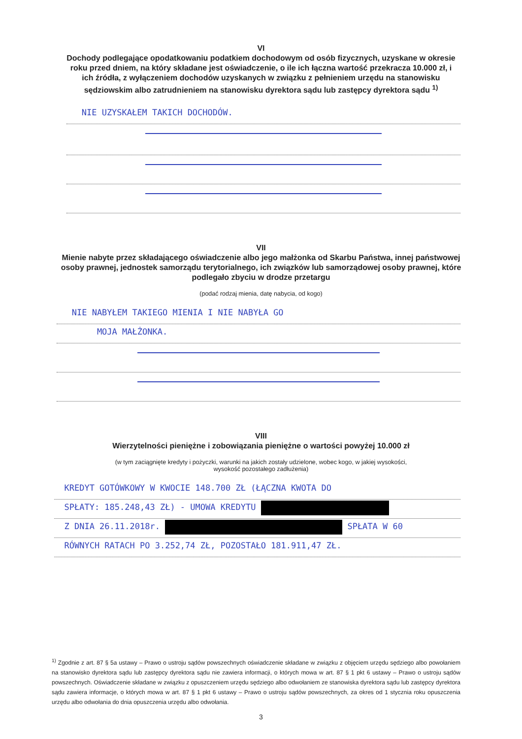VI
Dochody podlegające opodatkowaniu podatkiem dochodowym od osób fizycznych, uzyskane w okresie roku przed dniem, na który składane jest oświadczenie, o ile ich łączna wartość przekracza 10.000 zł, i ich źródła, z wyłączeniem dochodów uzyskanych w związku z pełnieniem urzędu na stanowisku sędziowskim albo zatrudnieniem na stanowisku dyrektora sądu lub zastępcy dyrektora sądu <sup>1)</sup>
NIE UZYSKAŁEM TAKICH DOCHODÓW.
VII
Mienie nabyte przez składającego oświadczenie albo jego małżonka od Skarbu Państwa, innej państwowej osoby prawnej, jednostek samorządu terytorialnego, ich związków lub samorządowej osoby prawnej, które podlegało zbyciu w drodze przetargu
(podać rodzaj mienia, datę nabycia, od kogo)
NIE NABYŁEM TAKIEGO MIENIA I NIE NABYŁA GO
MOJA MAŁŻONKA.
VIII
Wierzytelności pieniężne i zobowiązania pieniężne o wartości powyżej 10.000 zł
(w tym zaciągnięte kredyty i pożyczki, warunki na jakich zostały udzielone, wobec kogo, w jakiej wysokości,
wysokość pozostałego zadłużenia)
KREDYT GOTÓWKOWY W KWOCIE 148.700 ZŁ (ŁĄCZNA KWOTA DO
SPŁATY: 185.248,43 ZŁ) - UMOWA KREDYTU
Z DNIA 26.11.2018r. SPŁATA W 60
RÓWNYCH RATACH PO 3.252,74 ZŁ, POZOSTAŁO 181.911,47 ZŁ.
<sup>1)</sup> Zgodnie z art. 87 § 5a ustawy – Prawo o ustroju sądów powszechnych oświadczenie składane w związku z objęciem urzędu sędziego albo powołaniem na stanowisko dyrektora sądu lub zastępcy dyrektora sądu nie zawiera informacji, o których mowa w art. 87 § 1 pkt 6 ustawy – Prawo o ustroju sądów powszechnych. Oświadczenie składane w związku z opuszczeniem urzędu sędziego albo odwołaniem ze stanowiska dyrektora sądu lub zastępcy dyrektora sądu zawiera informacje, o których mowa w art. 87 § 1 pkt 6 ustawy – Prawo o ustroju sądów powszechnych, za okres od 1 stycznia roku opuszczenia urzędu albo odwołania do dnia opuszczenia urzędu albo odwołania.
3